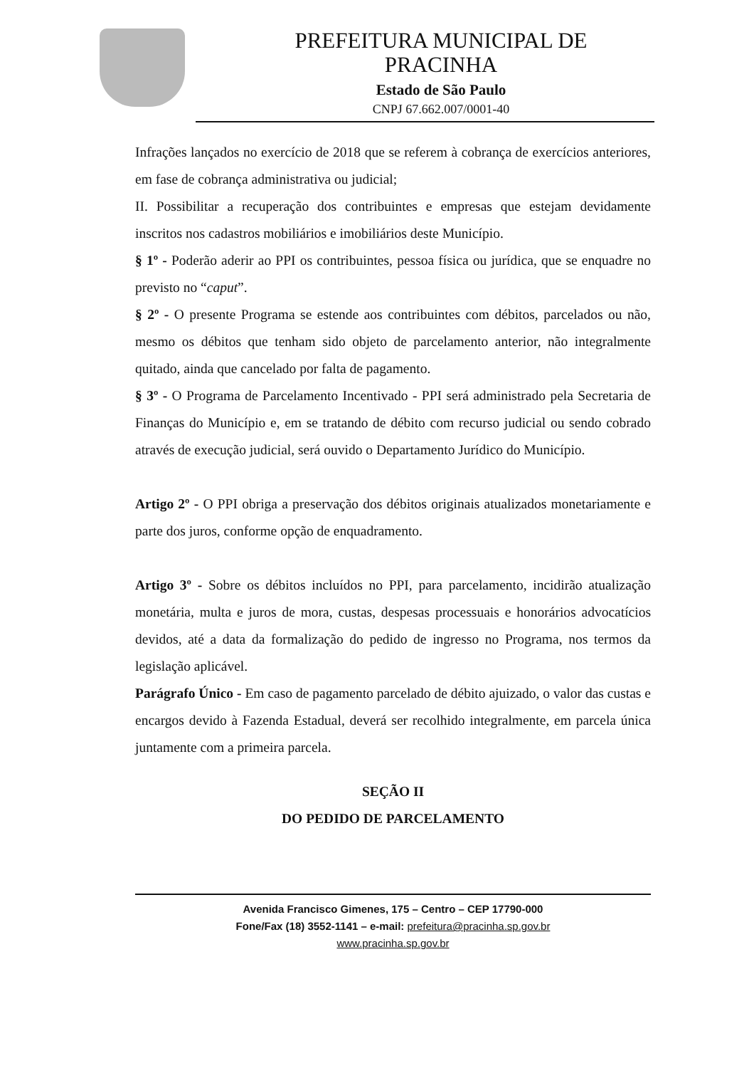PREFEITURA MUNICIPAL DE
PRACINHA
Estado de São Paulo
CNPJ 67.662.007/0001-40
Infrações lançados no exercício de 2018 que se referem à cobrança de exercícios anteriores, em fase de cobrança administrativa ou judicial;
II. Possibilitar a recuperação dos contribuintes e empresas que estejam devidamente inscritos nos cadastros mobiliários e imobiliários deste Município.
§ 1º - Poderão aderir ao PPI os contribuintes, pessoa física ou jurídica, que se enquadre no previsto no “caput”.
§ 2º - O presente Programa se estende aos contribuintes com débitos, parcelados ou não, mesmo os débitos que tenham sido objeto de parcelamento anterior, não integralmente quitado, ainda que cancelado por falta de pagamento.
§ 3º - O Programa de Parcelamento Incentivado - PPI será administrado pela Secretaria de Finanças do Município e, em se tratando de débito com recurso judicial ou sendo cobrado através de execução judicial, será ouvido o Departamento Jurídico do Município.
Artigo 2º - O PPI obriga a preservação dos débitos originais atualizados monetariamente e parte dos juros, conforme opção de enquadramento.
Artigo 3º - Sobre os débitos incluídos no PPI, para parcelamento, incidirão atualização monetária, multa e juros de mora, custas, despesas processuais e honorários advocatícios devidos, até a data da formalização do pedido de ingresso no Programa, nos termos da legislação aplicável.
Parágrafo Único - Em caso de pagamento parcelado de débito ajuizado, o valor das custas e encargos devido à Fazenda Estadual, deverá ser recolhido integralmente, em parcela única juntamente com a primeira parcela.
SEÇÃO II
DO PEDIDO DE PARCELAMENTO
Avenida Francisco Gimenes, 175 – Centro – CEP 17790-000
Fone/Fax (18) 3552-1141 – e-mail: prefeitura@pracinha.sp.gov.br
www.pracinha.sp.gov.br